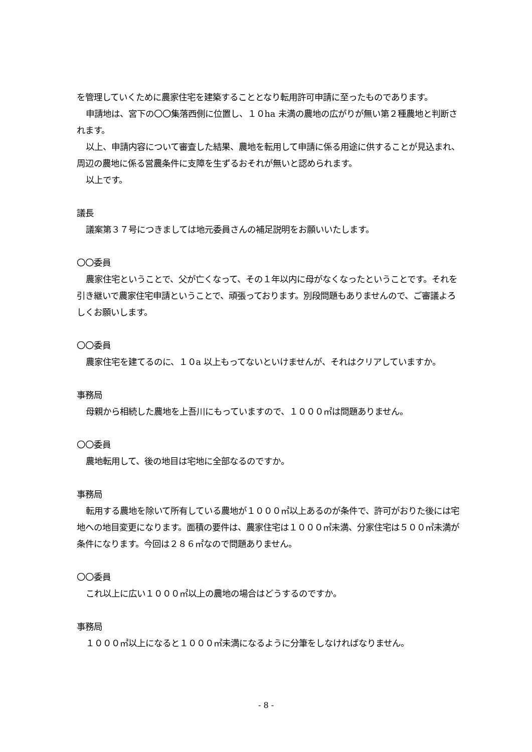を管理していくために農家住宅を建築することとなり転用許可申請に至ったものであります。
申請地は、宮下の〇〇集落西側に位置し、１０ha 未満の農地の広がりが無い第２種農地と判断されます。
以上、申請内容について審査した結果、農地を転用して申請に係る用途に供することが見込まれ、周辺の農地に係る営農条件に支障を生ずるおそれが無いと認められます。
以上です。
議長
議案第３７号につきましては地元委員さんの補足説明をお願いいたします。
〇〇委員
農家住宅ということで、父が亡くなって、その１年以内に母がなくなったということです。それを引き継いで農家住宅申請ということで、頑張っております。別段問題もありませんので、ご審議よろしくお願いします。
〇〇委員
農家住宅を建てるのに、１０a 以上もってないといけませんが、それはクリアしていますか。
事務局
母親から相続した農地を上吾川にもっていますので、１０００㎡は問題ありません。
〇〇委員
農地転用して、後の地目は宅地に全部なるのですか。
事務局
転用する農地を除いて所有している農地が１０００㎡以上あるのが条件で、許可がおりた後には宅地への地目変更になります。面積の要件は、農家住宅は１０００㎡未満、分家住宅は５００㎡未満が条件になります。今回は２８６㎡なので問題ありません。
〇〇委員
これ以上に広い１０００㎡以上の農地の場合はどうするのですか。
事務局
１０００㎡以上になると１０００㎡未満になるように分筆をしなければなりません。
- 8 -